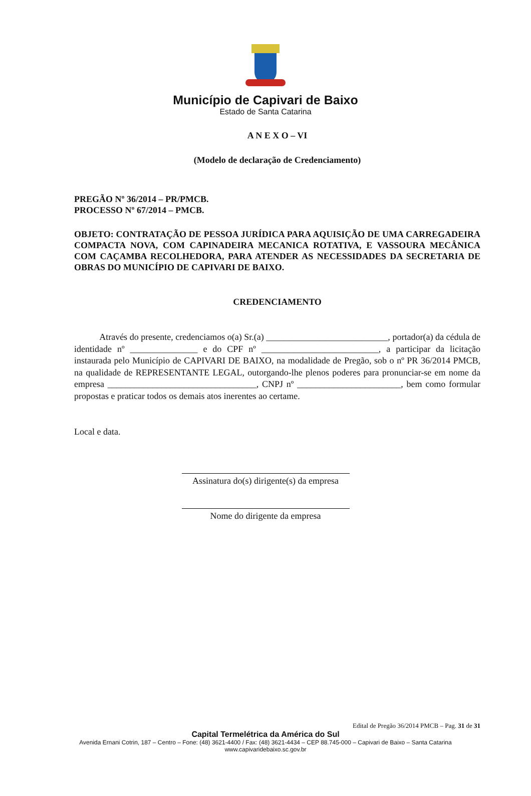Município de Capivari de Baixo
Estado de Santa Catarina
A N E X O – VI
(Modelo de declaração de Credenciamento)
PREGÃO Nº 36/2014 – PR/PMCB.
PROCESSO Nº 67/2014 – PMCB.
OBJETO: CONTRATAÇÃO DE PESSOA JURÍDICA PARA AQUISIÇÃO DE UMA CARREGADEIRA COMPACTA NOVA, COM CAPINADEIRA MECANICA ROTATIVA, E VASSOURA MECÂNICA COM CAÇAMBA RECOLHEDORA, PARA ATENDER AS NECESSIDADES DA SECRETARIA DE OBRAS DO MUNICÍPIO DE CAPIVARI DE BAIXO.
CREDENCIAMENTO
Através do presente, credenciamos o(a) Sr.(a) ___________________________, portador(a) da cédula de identidade nº _______________ e do CPF nº __________________________, a participar da licitação instaurada pelo Município de CAPIVARI DE BAIXO, na modalidade de Pregão, sob o nº PR 36/2014 PMCB, na qualidade de REPRESENTANTE LEGAL, outorgando-lhe plenos poderes para pronunciar-se em nome da empresa _________________________________, CNPJ nº _______________________, bem como formular propostas e praticar todos os demais atos inerentes ao certame.
Local e data.
Assinatura do(s) dirigente(s) da empresa
Nome do dirigente da empresa
Edital de Pregão 36/2014 PMCB – Pag. 31 de 31
Capital Termelétrica da América do Sul
Avenida Ernani Cotrin, 187 – Centro – Fone: (48) 3621-4400 / Fax: (48) 3621-4434 – CEP 88.745-000 – Capivari de Baixo – Santa Catarina
www.capivaridebaixo.sc.gov.br